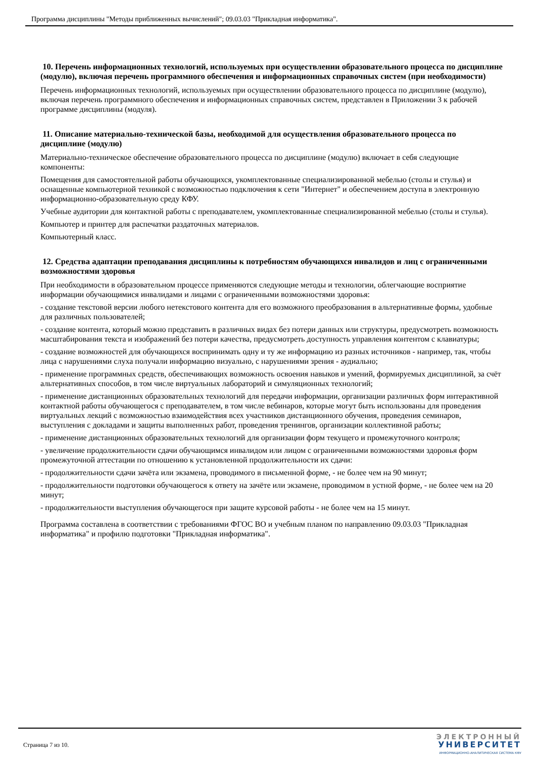Программа дисциплины "Методы приближенных вычислений"; 09.03.03 "Прикладная информатика".
10. Перечень информационных технологий, используемых при осуществлении образовательного процесса по дисциплине (модулю), включая перечень программного обеспечения и информационных справочных систем (при необходимости)
Перечень информационных технологий, используемых при осуществлении образовательного процесса по дисциплине (модулю), включая перечень программного обеспечения и информационных справочных систем, представлен в Приложении 3 к рабочей программе дисциплины (модуля).
11. Описание материально-технической базы, необходимой для осуществления образовательного процесса по дисциплине (модулю)
Материально-техническое обеспечение образовательного процесса по дисциплине (модулю) включает в себя следующие компоненты:
Помещения для самостоятельной работы обучающихся, укомплектованные специализированной мебелью (столы и стулья) и оснащенные компьютерной техникой с возможностью подключения к сети "Интернет" и обеспечением доступа в электронную информационно-образовательную среду КФУ.
Учебные аудитории для контактной работы с преподавателем, укомплектованные специализированной мебелью (столы и стулья).
Компьютер и принтер для распечатки раздаточных материалов.
Компьютерный класс.
12. Средства адаптации преподавания дисциплины к потребностям обучающихся инвалидов и лиц с ограниченными возможностями здоровья
При необходимости в образовательном процессе применяются следующие методы и технологии, облегчающие восприятие информации обучающимися инвалидами и лицами с ограниченными возможностями здоровья:
- создание текстовой версии любого нетекстового контента для его возможного преобразования в альтернативные формы, удобные для различных пользователей;
- создание контента, который можно представить в различных видах без потери данных или структуры, предусмотреть возможность масштабирования текста и изображений без потери качества, предусмотреть доступность управления контентом с клавиатуры;
- создание возможностей для обучающихся воспринимать одну и ту же информацию из разных источников - например, так, чтобы лица с нарушениями слуха получали информацию визуально, с нарушениями зрения - аудиально;
- применение программных средств, обеспечивающих возможность освоения навыков и умений, формируемых дисциплиной, за счёт альтернативных способов, в том числе виртуальных лабораторий и симуляционных технологий;
- применение дистанционных образовательных технологий для передачи информации, организации различных форм интерактивной контактной работы обучающегося с преподавателем, в том числе вебинаров, которые могут быть использованы для проведения виртуальных лекций с возможностью взаимодействия всех участников дистанционного обучения, проведения семинаров, выступления с докладами и защиты выполненных работ, проведения тренингов, организации коллективной работы;
- применение дистанционных образовательных технологий для организации форм текущего и промежуточного контроля;
- увеличение продолжительности сдачи обучающимся инвалидом или лицом с ограниченными возможностями здоровья форм промежуточной аттестации по отношению к установленной продолжительности их сдачи:
- продолжительности сдачи зачёта или экзамена, проводимого в письменной форме, - не более чем на 90 минут;
- продолжительности подготовки обучающегося к ответу на зачёте или экзамене, проводимом в устной форме, - не более чем на 20 минут;
- продолжительности выступления обучающегося при защите курсовой работы - не более чем на 15 минут.
Программа составлена в соответствии с требованиями ФГОС ВО и учебным планом по направлению 09.03.03 "Прикладная информатика" и профилю подготовки "Прикладная информатика".
Страница 7 из 10.
ЭЛЕКТРОННЫЙ
УНИВЕРСИТЕТ
ИНФОРМАЦИОННО-АНАЛИТИЧЕСКАЯ СИСТЕМА КФУ